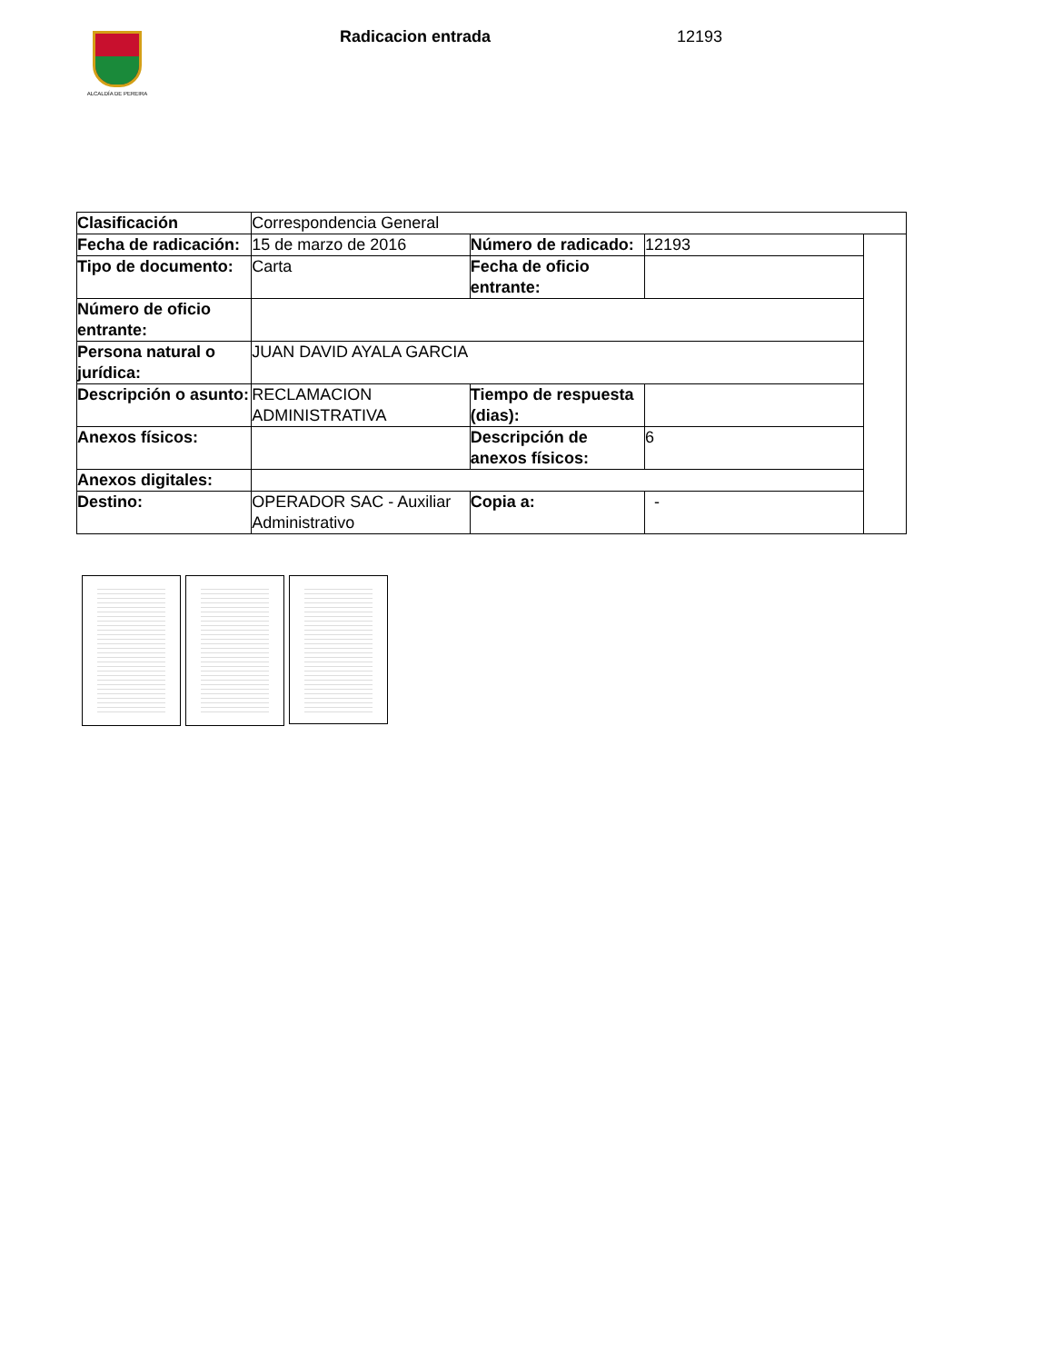ALCALDÍA DE PEREIRA
Radicacion entrada 12193
| Clasificación | Correspondencia General | | | |
| Fecha de radicación: | 15 de marzo de 2016 | Número de radicado: | 12193 | |
| Tipo de documento: | Carta | Fecha de oficio entrante: | | |
| Número de oficio entrante: | | | | |
| Persona natural o jurídica: | JUAN DAVID AYALA GARCIA | | | |
| Descripción o asunto: | RECLAMACION ADMINISTRATIVA | Tiempo de respuesta (dias): | | |
| Anexos físicos: | | Descripción de anexos físicos: | 6 | |
| Anexos digitales: | | | | |
| Destino: | OPERADOR SAC - Auxiliar Administrativo | Copia a: | - | |